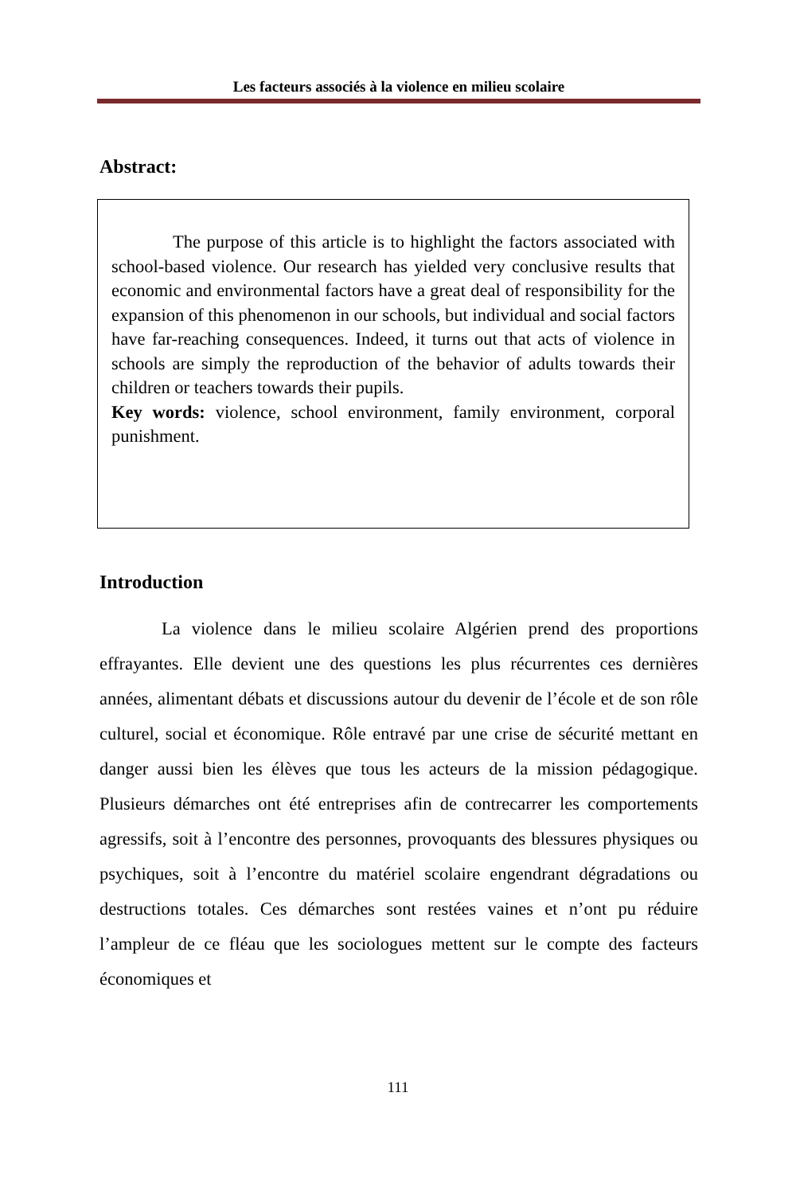Les facteurs associés à la violence en milieu scolaire
Abstract:
The purpose of this article is to highlight the factors associated with school-based violence. Our research has yielded very conclusive results that economic and environmental factors have a great deal of responsibility for the expansion of this phenomenon in our schools, but individual and social factors have far-reaching consequences. Indeed, it turns out that acts of violence in schools are simply the reproduction of the behavior of adults towards their children or teachers towards their pupils.
Key words: violence, school environment, family environment, corporal punishment.
Introduction
La violence dans le milieu scolaire Algérien prend des proportions effrayantes. Elle devient une des questions les plus récurrentes ces dernières années, alimentant débats et discussions autour du devenir de l’école et de son rôle culturel, social et économique. Rôle entravé par une crise de sécurité mettant en danger aussi bien les élèves que tous les acteurs de la mission pédagogique. Plusieurs démarches ont été entreprises afin de contrecarrer les comportements agressifs, soit à l’encontre des personnes, provoquants des blessures physiques ou psychiques, soit à l’encontre du matériel scolaire engendrant dégradations ou destructions totales. Ces démarches sont restées vaines et n’ont pu réduire l’ampleur de ce fléau que les sociologues mettent sur le compte des facteurs économiques et
111